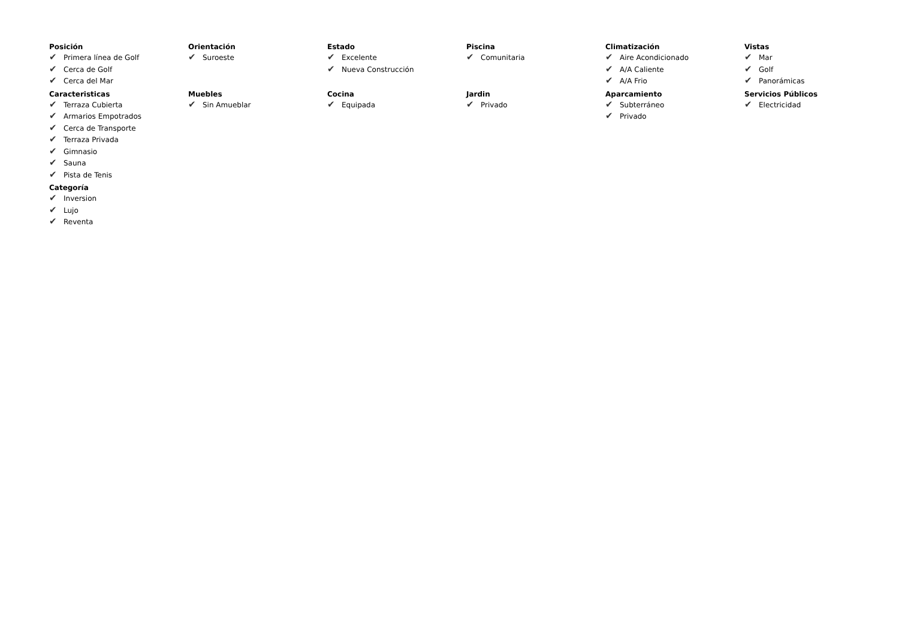Posición
✔ Primera línea de Golf
✔ Cerca de Golf
✔ Cerca del Mar
Orientación
✔ Suroeste
Estado
✔ Excelente
✔ Nueva Construcción
Piscina
✔ Comunitaria
Climatización
✔ Aire Acondicionado
✔ A/A Caliente
✔ A/A Frio
Vistas
✔ Mar
✔ Golf
✔ Panorámicas
Caracteristicas
✔ Terraza Cubierta
✔ Armarios Empotrados
✔ Cerca de Transporte
✔ Terraza Privada
✔ Gimnasio
✔ Sauna
✔ Pista de Tenis
Muebles
✔ Sin Amueblar
Cocina
✔ Equipada
Jardin
✔ Privado
Aparcamiento
✔ Subterráneo
✔ Privado
Servicios Públicos
✔ Electricidad
Categoría
✔ Inversion
✔ Lujo
✔ Reventa